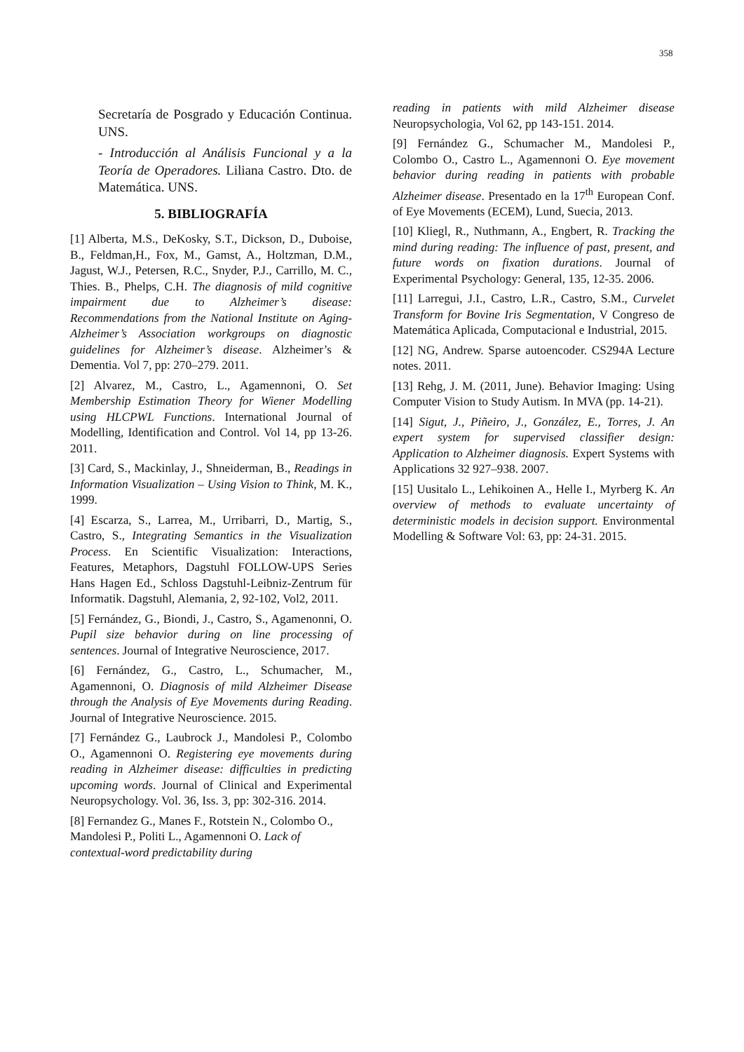358
Secretaría de Posgrado y Educación Continua. UNS.
- Introducción al Análisis Funcional y a la Teoría de Operadores. Liliana Castro. Dto. de Matemática. UNS.
5. BIBLIOGRAFÍA
[1] Alberta, M.S., DeKosky, S.T., Dickson, D., Duboise, B., Feldman,H., Fox, M., Gamst, A., Holtzman, D.M., Jagust, W.J., Petersen, R.C., Snyder, P.J., Carrillo, M. C., Thies. B., Phelps, C.H. The diagnosis of mild cognitive impairment due to Alzheimer’s disease: Recommendations from the National Institute on Aging-Alzheimer’s Association workgroups on diagnostic guidelines for Alzheimer’s disease. Alzheimer’s & Dementia. Vol 7, pp: 270–279. 2011.
[2] Alvarez, M., Castro, L., Agamennoni, O. Set Membership Estimation Theory for Wiener Modelling using HLCPWL Functions. International Journal of Modelling, Identification and Control. Vol 14, pp 13-26. 2011.
[3] Card, S., Mackinlay, J., Shneiderman, B., Readings in Information Visualization – Using Vision to Think, M. K., 1999.
[4] Escarza, S., Larrea, M., Urribarri, D., Martig, S., Castro, S., Integrating Semantics in the Visualization Process. En Scientific Visualization: Interactions, Features, Metaphors, Dagstuhl FOLLOW-UPS Series Hans Hagen Ed., Schloss Dagstuhl-Leibniz-Zentrum für Informatik. Dagstuhl, Alemania, 2, 92-102, Vol2, 2011.
[5] Fernández, G., Biondi, J., Castro, S., Agamenonni, O. Pupil size behavior during on line processing of sentences. Journal of Integrative Neuroscience, 2017.
[6] Fernández, G., Castro, L., Schumacher, M., Agamennoni, O. Diagnosis of mild Alzheimer Disease through the Analysis of Eye Movements during Reading. Journal of Integrative Neuroscience. 2015.
[7] Fernández G., Laubrock J., Mandolesi P., Colombo O., Agamennoni O. Registering eye movements during reading in Alzheimer disease: difficulties in predicting upcoming words. Journal of Clinical and Experimental Neuropsychology. Vol. 36, Iss. 3, pp: 302-316. 2014.
[8] Fernandez G., Manes F., Rotstein N., Colombo O., Mandolesi P., Politi L., Agamennoni O. Lack of contextual-word predictability during
reading in patients with mild Alzheimer disease Neuropsychologia, Vol 62, pp 143-151. 2014.
[9] Fernández G., Schumacher M., Mandolesi P., Colombo O., Castro L., Agamennoni O. Eye movement behavior during reading in patients with probable Alzheimer disease. Presentado en la 17<sup>th</sup> European Conf. of Eye Movements (ECEM), Lund, Suecia, 2013.
[10] Kliegl, R., Nuthmann, A., Engbert, R. Tracking the mind during reading: The influence of past, present, and future words on fixation durations. Journal of Experimental Psychology: General, 135, 12-35. 2006.
[11] Larregui, J.I., Castro, L.R., Castro, S.M., Curvelet Transform for Bovine Iris Segmentation, V Congreso de Matemática Aplicada, Computacional e Industrial, 2015.
[12] NG, Andrew. Sparse autoencoder. CS294A Lecture notes. 2011.
[13] Rehg, J. M. (2011, June). Behavior Imaging: Using Computer Vision to Study Autism. In MVA (pp. 14-21).
[14] Sigut, J., Piñeiro, J., González, E., Torres, J. An expert system for supervised classifier design: Application to Alzheimer diagnosis. Expert Systems with Applications 32 927–938. 2007.
[15] Uusitalo L., Lehikoinen A., Helle I., Myrberg K. An overview of methods to evaluate uncertainty of deterministic models in decision support. Environmental Modelling & Software Vol: 63, pp: 24-31. 2015.